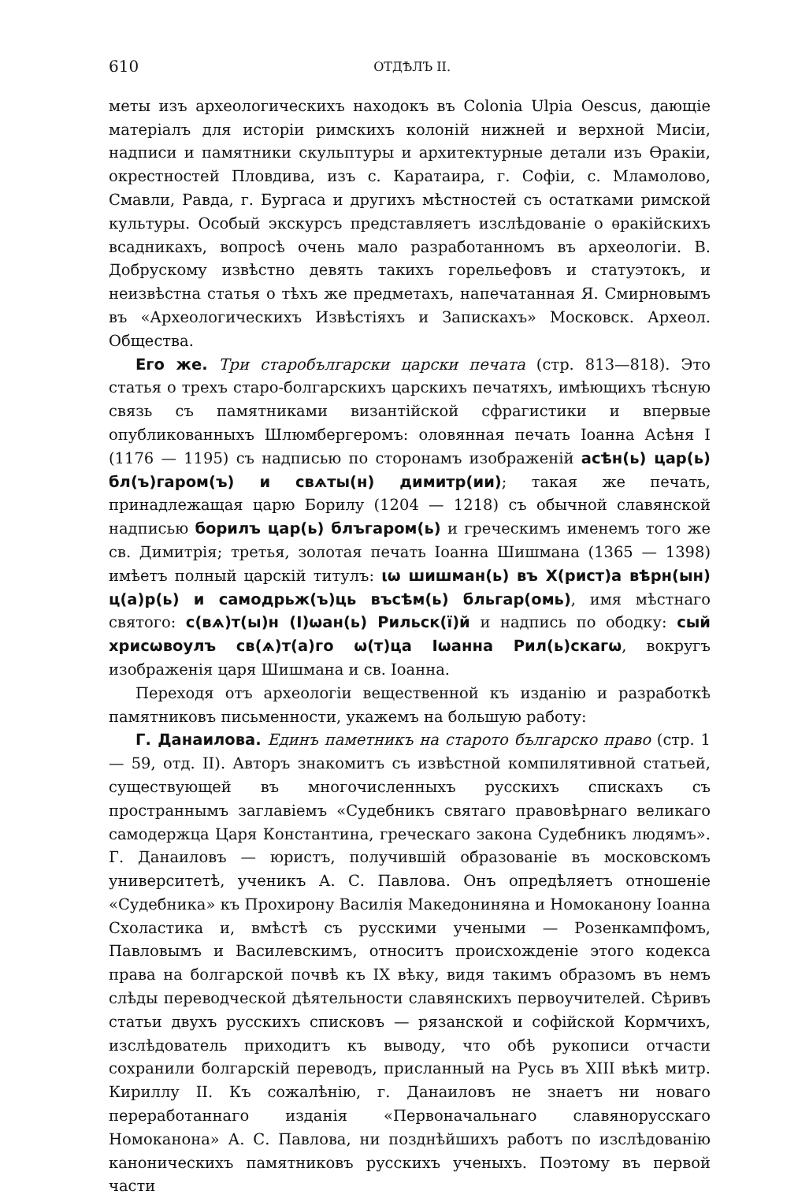610 ОТДѢЛЪ II.
меты изъ археологическихъ находокъ въ Colonia Ulpia Oescus, дающіе матеріалъ для исторіи римскихъ колоній нижней и верхной Мисіи, надписи и памятники скульптуры и архитектурные детали изъ Ѳракіи, окрестностей Пловдива, изъ с. Каратаира, г. Софіи, с. Мламолово, Смавли, Равда, г. Бургаса и другихъ мѣстностей съ остатками римской культуры. Особый экскурсъ представляетъ изслѣдованіе о ѳракійскихъ всадникахъ, вопросѣ очень мало разработанномъ въ археологіи. В. Добрускому извѣстно девять такихъ горельефовъ и статуэтокъ, и неизвѣстна статья о тѣхъ же предметахъ, напечатанная Я. Смирновымъ въ «Археологическихъ Извѣстіяхъ и Запискахъ» Московск. Археол. Общества.
Его же. Три старобългарски царски печата (стр. 813—818). Это статья о трехъ старо-болгарскихъ царскихъ печатяхъ, имѣющихъ тѣсную связь съ памятниками византійской сфрагистики и впервые опубликованныхъ Шлюмбергеромъ: оловянная печать Іоанна Асѣня I (1176 — 1195) съ надписью по сторонамъ изображеній асѣн(ь) цар(ь) бл(ъ)гаром(ъ) и свѧты(н) димитр(ии); такая же печать, принадлежащая царю Борилу (1204 — 1218) съ обычной славянской надписью борилъ цар(ь) блъгаром(ь) и греческимъ именемъ того же св. Димитрія; третья, золотая печать Іоанна Шишмана (1365 — 1398) имѣетъ полный царскій титулъ: ιω шишман(ь) въ Х(рист)а вѣрн(ын) ц(а)р(ь) и самодрьж(ъ)ць въсѣм(ь) бльгар(омь), имя мѣстнаго святого: с(вѧ)т(ы)н (І)ωан(ь) Рильск(ї)й и надпись по ободку: сый хрисωвоулъ св(ѧ)т(а)го ω(т)ца Іωанна Рил(ь)скагω, вокругъ изображенія царя Шишмана и св. Іоанна.
Переходя отъ археологіи вещественной къ изданію и разработкѣ памятниковъ письменности, укажемъ на большую работу:
Г. Данаилова. Единъ паметникъ на старото българско право (стр. 1 — 59, отд. II). Авторъ знакомитъ съ извѣстной компилятивной статьей, существующей въ многочисленныхъ русскихъ спискахъ съ пространнымъ заглавіемъ «Судебникъ святаго правовѣрнаго великаго самодержца Царя Константина, греческаго закона Судебникъ людямъ». Г. Данаиловъ — юристъ, получившій образованіе въ московскомъ университетѣ, ученикъ А. С. Павлова. Онъ опредѣляетъ отношеніе «Судебника» къ Прохирону Василія Македониняна и Номоканону Іоанна Схоластика и, вмѣстѣ съ русскими учеными — Розенкампфомъ, Павловымъ и Василевскимъ, относитъ происхожденіе этого кодекса права на болгарской почвѣ къ IX вѣку, видя такимъ образомъ въ немъ слѣды переводческой дѣятельности славянскихъ первоучителей. Сѣривъ статьи двухъ русскихъ списковъ — рязанской и софійской Кормчихъ, изслѣдователь приходитъ къ выводу, что обѣ рукописи отчасти сохранили болгарскій переводъ, присланный на Русь въ XIII вѣкѣ митр. Кириллу II. Къ сожалѣнію, г. Данаиловъ не знаетъ ни новаго переработаннаго изданія «Первоначальнаго славянорусскаго Номоканона» А. С. Павлова, ни позднѣйшихъ работъ по изслѣдованію каноническихъ памятниковъ русскихъ ученыхъ. Поэтому въ первой части